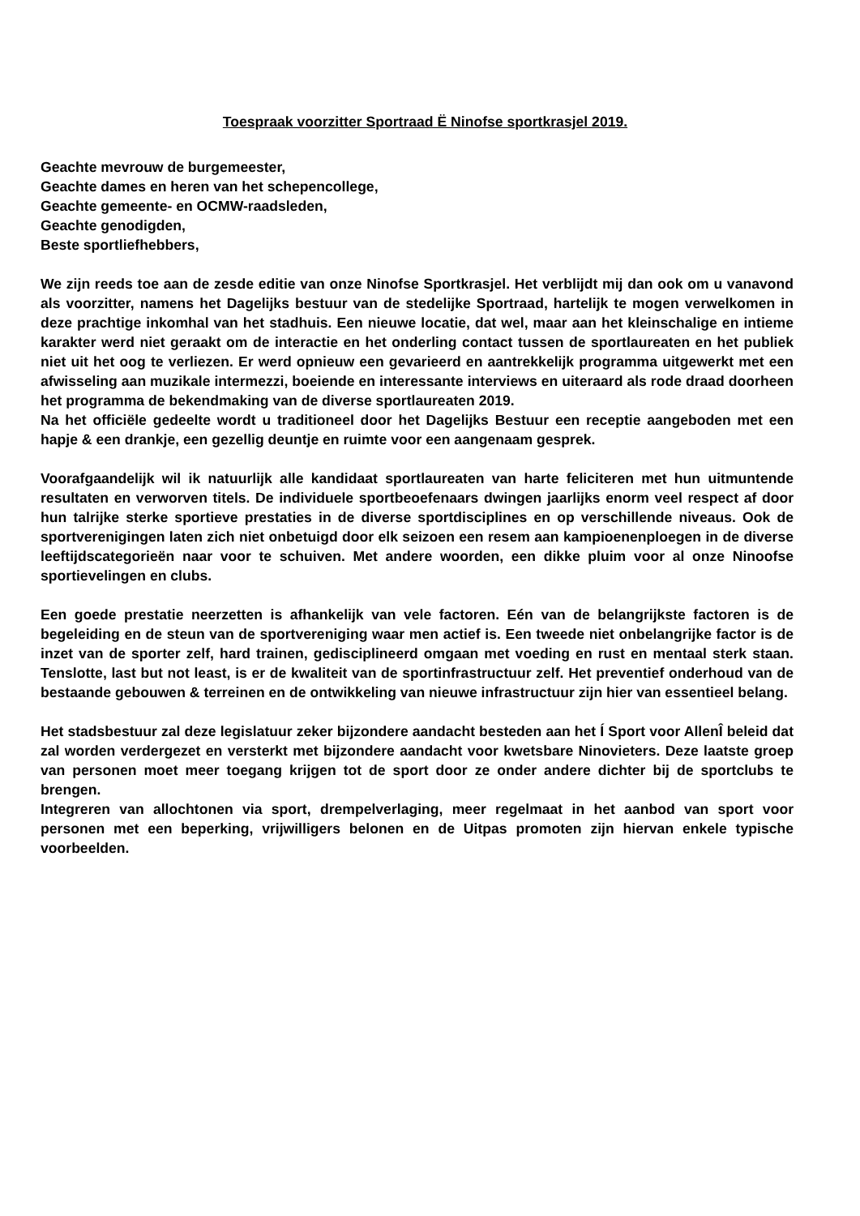Toespraak voorzitter Sportraad Ë Ninofse sportkrasjel 2019.
Geachte mevrouw de burgemeester,
Geachte dames en heren van het schepencollege,
Geachte gemeente- en OCMW-raadsleden,
Geachte genodigden,
Beste sportliefhebbers,
We zijn reeds toe aan de zesde editie van onze Ninofse Sportkrasjel. Het verblijdt mij dan ook om u vanavond als voorzitter, namens het Dagelijks bestuur van de stedelijke Sportraad, hartelijk te mogen verwelkomen in deze prachtige inkomhal van het stadhuis. Een nieuwe locatie, dat wel, maar aan het kleinschalige en intieme karakter werd niet geraakt om de interactie en het onderling contact tussen de sportlaureaten en het publiek niet uit het oog te verliezen. Er werd opnieuw een gevarieerd en aantrekkelijk programma uitgewerkt met een afwisseling aan muzikale intermezzi, boeiende en interessante interviews en uiteraard als rode draad doorheen het programma de bekendmaking van de diverse sportlaureaten 2019.
Na het officiële gedeelte wordt u traditioneel door het Dagelijks Bestuur een receptie aangeboden met een hapje & een drankje, een gezellig deuntje en ruimte voor een aangenaam gesprek.
Voorafgaandelijk wil ik natuurlijk alle kandidaat sportlaureaten van harte feliciteren met hun uitmuntende resultaten en verworven titels. De individuele sportbeoefenaars dwingen jaarlijks enorm veel respect af door hun talrijke sterke sportieve prestaties in de diverse sportdisciplines en op verschillende niveaus. Ook de sportverenigingen laten zich niet onbetuigd door elk seizoen een resem aan kampioenenploegen in de diverse leeftijdscategorieën naar voor te schuiven. Met andere woorden, een dikke pluim voor al onze Ninoofse sportievelingen en clubs.
Een goede prestatie neerzetten is afhankelijk van vele factoren. Eén van de belangrijkste factoren is de begeleiding en de steun van de sportvereniging waar men actief is. Een tweede niet onbelangrijke factor is de inzet van de sporter zelf, hard trainen, gedisciplineerd omgaan met voeding en rust en mentaal sterk staan. Tenslotte, last but not least, is er de kwaliteit van de sportinfrastructuur zelf. Het preventief onderhoud van de bestaande gebouwen & terreinen en de ontwikkeling van nieuwe infrastructuur zijn hier van essentieel belang.
Het stadsbestuur zal deze legislatuur zeker bijzondere aandacht besteden aan het Í Sport voor AllenÎ beleid dat zal worden verdergezet en versterkt met bijzondere aandacht voor kwetsbare Ninovieters. Deze laatste groep van personen moet meer toegang krijgen tot de sport door ze onder andere dichter bij de sportclubs te brengen.
Integreren van allochtonen via sport, drempelverlaging, meer regelmaat in het aanbod van sport voor personen met een beperking, vrijwilligers belonen en de Uitpas promoten zijn hiervan enkele typische voorbeelden.